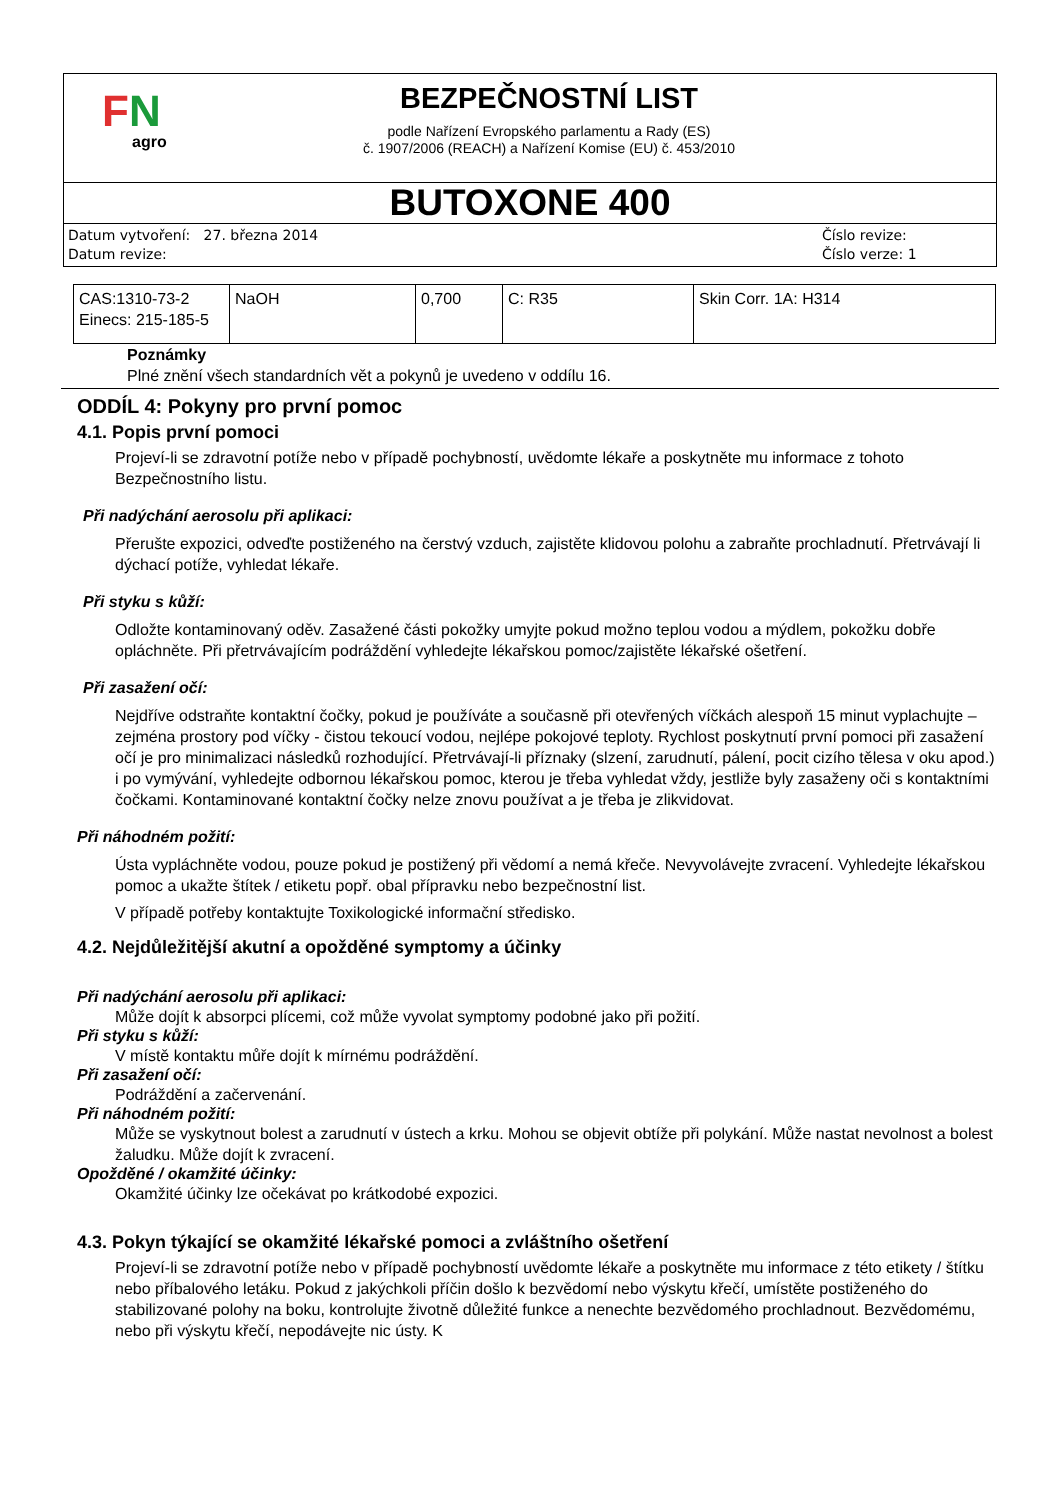FN
agro
BEZPEČNOSTNÍ LIST
podle Nařízení Evropského parlamentu a Rady (ES)
č. 1907/2006 (REACH) a Nařízení Komise (EU) č. 453/2010
BUTOXONE 400
Datum vytvoření: 27. března 2014
Datum revize:
Číslo revize:
Číslo verze: 1
| CAS:1310-73-2 Einecs: 215-185-5 | NaOH | 0,700 | C: R35 | Skin Corr. 1A: H314 |
Poznámky
Plné znění všech standardních vět a pokynů je uvedeno v oddílu 16.
ODDÍL 4: Pokyny pro první pomoc
4.1. Popis první pomoci
Projeví-li se zdravotní potíže nebo v případě pochybností, uvědomte lékaře a poskytněte mu informace z tohoto Bezpečnostního listu.
Při nadýchání aerosolu při aplikaci:
Přerušte expozici, odveďte postiženého na čerstvý vzduch, zajistěte klidovou polohu a zabraňte prochladnutí. Přetrvávají li dýchací potíže, vyhledat lékaře.
Při styku s kůží:
Odložte kontaminovaný oděv. Zasažené části pokožky umyjte pokud možno teplou vodou a mýdlem, pokožku dobře opláchněte. Při přetrvávajícím podráždění vyhledejte lékařskou pomoc/zajistěte lékařské ošetření.
Při zasažení očí:
Nejdříve odstraňte kontaktní čočky, pokud je používáte a současně při otevřených víčkách alespoň 15 minut vyplachujte – zejména prostory pod víčky - čistou tekoucí vodou, nejlépe pokojové teploty. Rychlost poskytnutí první pomoci při zasažení očí je pro minimalizaci následků rozhodující. Přetrvávají-li příznaky (slzení, zarudnutí, pálení, pocit cizího tělesa v oku apod.) i po vymývání, vyhledejte odbornou lékařskou pomoc, kterou je třeba vyhledat vždy, jestliže byly zasaženy oči s kontaktními čočkami. Kontaminované kontaktní čočky nelze znovu používat a je třeba je zlikvidovat.
Při náhodném požití:
Ústa vypláchněte vodou, pouze pokud je postižený při vědomí a nemá křeče. Nevyvolávejte zvracení. Vyhledejte lékařskou pomoc a ukažte štítek / etiketu popř. obal přípravku nebo bezpečnostní list.
V případě potřeby kontaktujte Toxikologické informační středisko.
4.2. Nejdůležitější akutní a opožděné symptomy a účinky
Při nadýchání aerosolu při aplikaci:
Může dojít k absorpci plícemi, což může vyvolat symptomy podobné jako při požití.
Při styku s kůží:
V místě kontaktu můře dojít k mírnému podráždění.
Při zasažení očí:
Podráždění a začervenání.
Při náhodném požití:
Může se vyskytnout bolest a zarudnutí v ústech a krku. Mohou se objevit obtíže při polykání. Může nastat nevolnost a bolest žaludku. Může dojít k zvracení.
Opožděné / okamžité účinky:
Okamžité účinky lze očekávat po krátkodobé expozici.
4.3. Pokyn týkající se okamžité lékařské pomoci a zvláštního ošetření
Projeví-li se zdravotní potíže nebo v případě pochybností uvědomte lékaře a poskytněte mu informace z této etikety / štítku nebo příbalového letáku. Pokud z jakýchkoli příčin došlo k bezvědomí nebo výskytu křečí, umístěte postiženého do stabilizované polohy na boku, kontrolujte životně důležité funkce a nenechte bezvědomého prochladnout. Bezvědomému, nebo při výskytu křečí, nepodávejte nic ústy. K